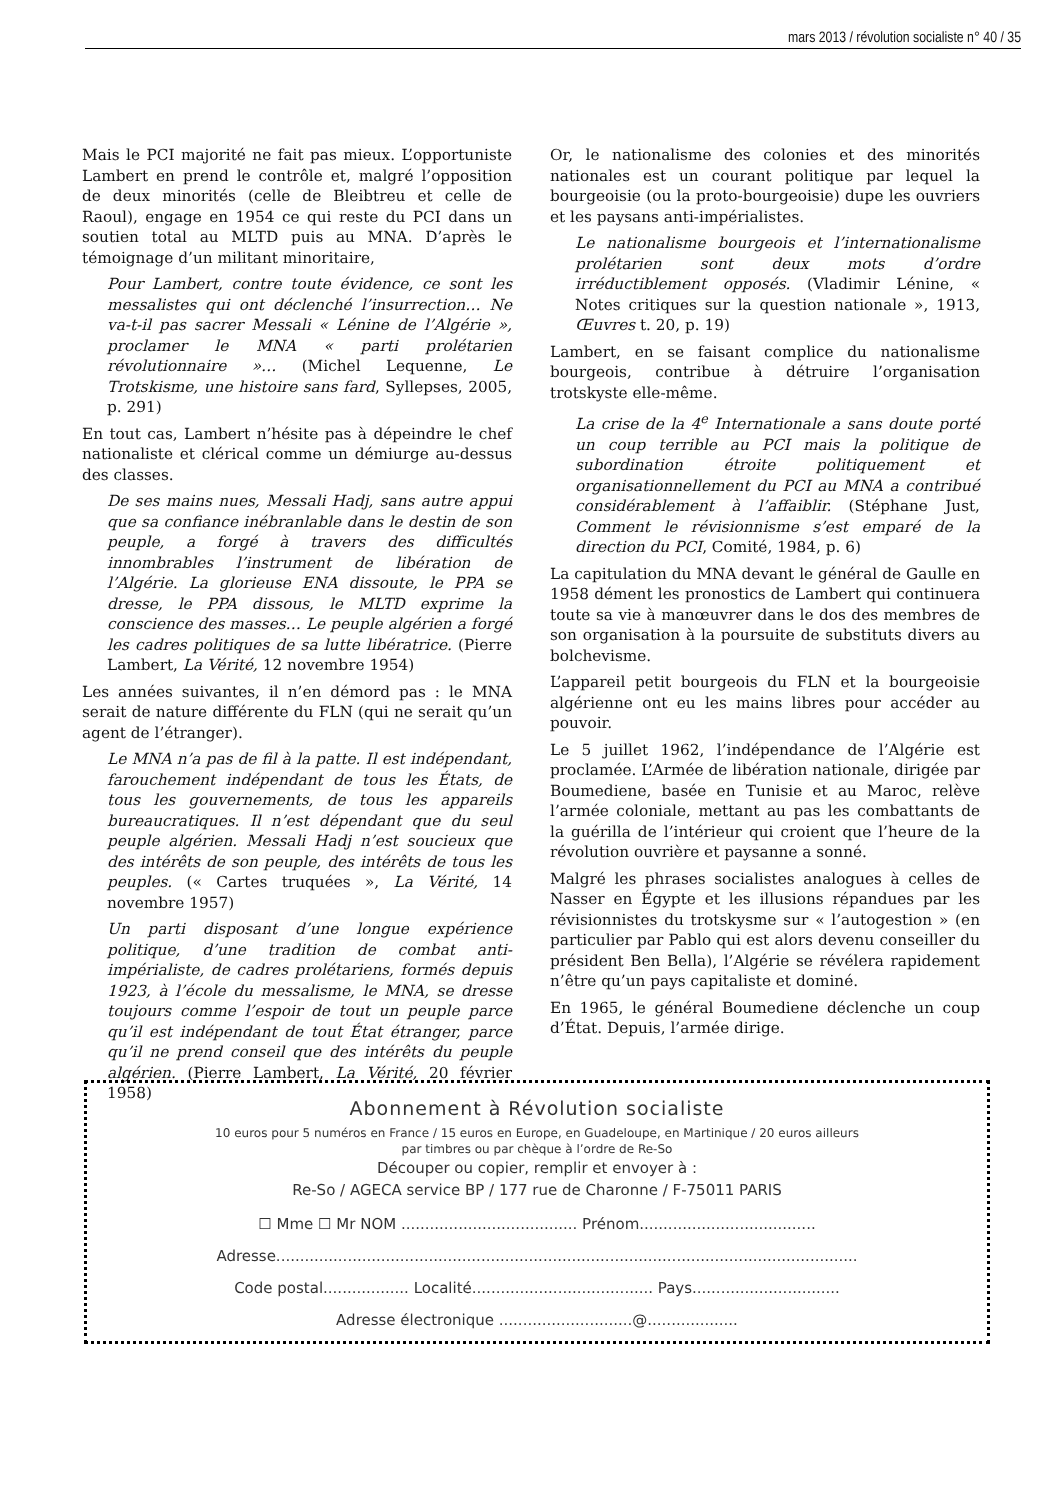mars 2013 / révolution socialiste n° 40 / 35
Mais le PCI majorité ne fait pas mieux. L’opportuniste Lambert en prend le contrôle et, malgré l’opposition de deux minorités (celle de Bleibtreu et celle de Raoul), engage en 1954 ce qui reste du PCI dans un soutien total au MLTD puis au MNA. D’après le témoignage d’un militant minoritaire,
Pour Lambert, contre toute évidence, ce sont les messalistes qui ont déclenché l’insurrection… Ne va-t-il pas sacrer Messali « Lénine de l’Algérie », proclamer le MNA « parti prolétarien révolutionnaire »… (Michel Lequenne, Le Trotskisme, une histoire sans fard, Syllepses, 2005, p. 291)
En tout cas, Lambert n’hésite pas à dépeindre le chef nationaliste et clérical comme un démiurge au-dessus des classes.
De ses mains nues, Messali Hadj, sans autre appui que sa confiance inébranlable dans le destin de son peuple, a forgé à travers des difficultés innombrables l’instrument de libération de l’Algérie. La glorieuse ENA dissoute, le PPA se dresse, le PPA dissous, le MLTD exprime la conscience des masses… Le peuple algérien a forgé les cadres politiques de sa lutte libératrice. (Pierre Lambert, La Vérité, 12 novembre 1954)
Les années suivantes, il n’en démord pas : le MNA serait de nature différente du FLN (qui ne serait qu’un agent de l’étranger).
Le MNA n’a pas de fil à la patte. Il est indépendant, farouchement indépendant de tous les États, de tous les gouvernements, de tous les appareils bureaucratiques. Il n’est dépendant que du seul peuple algérien. Messali Hadj n’est soucieux que des intérêts de son peuple, des intérêts de tous les peuples. (« Cartes truquées », La Vérité, 14 novembre 1957)
Un parti disposant d’une longue expérience politique, d’une tradition de combat anti-impérialiste, de cadres prolétariens, formés depuis 1923, à l’école du messalisme, le MNA, se dresse toujours comme l’espoir de tout un peuple parce qu’il est indépendant de tout État étranger, parce qu’il ne prend conseil que des intérêts du peuple algérien. (Pierre Lambert, La Vérité, 20 février 1958)
Or, le nationalisme des colonies et des minorités nationales est un courant politique par lequel la bourgeoisie (ou la proto-bourgeoisie) dupe les ouvriers et les paysans anti-impérialistes.
Le nationalisme bourgeois et l’internationalisme prolétarien sont deux mots d’ordre irréductiblement opposés. (Vladimir Lénine, « Notes critiques sur la question nationale », 1913, Œuvres t. 20, p. 19)
Lambert, en se faisant complice du nationalisme bourgeois, contribue à détruire l’organisation trotskyste elle-même.
La crise de la 4<sup>e</sup> Internationale a sans doute porté un coup terrible au PCI mais la politique de subordination étroite politiquement et organisationnellement du PCI au MNA a contribué considérablement à l’affaiblir. (Stéphane Just, Comment le révisionnisme s’est emparé de la direction du PCI, Comité, 1984, p. 6)
La capitulation du MNA devant le général de Gaulle en 1958 dément les pronostics de Lambert qui continuera toute sa vie à manœuvrer dans le dos des membres de son organisation à la poursuite de substituts divers au bolchevisme.
L’appareil petit bourgeois du FLN et la bourgeoisie algérienne ont eu les mains libres pour accéder au pouvoir.
Le 5 juillet 1962, l’indépendance de l’Algérie est proclamée. L’Armée de libération nationale, dirigée par Boumediene, basée en Tunisie et au Maroc, relève l’armée coloniale, mettant au pas les combattants de la guérilla de l’intérieur qui croient que l’heure de la révolution ouvrière et paysanne a sonné.
Malgré les phrases socialistes analogues à celles de Nasser en Égypte et les illusions répandues par les révisionnistes du trotskysme sur « l’autogestion » (en particulier par Pablo qui est alors devenu conseiller du président Ben Bella), l’Algérie se révélera rapidement n’être qu’un pays capitaliste et dominé.
En 1965, le général Boumediene déclenche un coup d’État. Depuis, l’armée dirige.
Abonnement à Révolution socialiste
10 euros pour 5 numéros en France / 15 euros en Europe, en Guadeloupe, en Martinique / 20 euros ailleurs
par timbres ou par chèque à l’ordre de Re-So
Découper ou copier, remplir et envoyer à :
Re-So / AGECA service BP / 177 rue de Charonne / F-75011 PARIS
☐ Mme ☐ Mr NOM ..................................... Prénom.....................................
Adresse..........................................................................................................................
Code postal.................. Localité...................................... Pays...............................
Adresse électronique ............................@...................